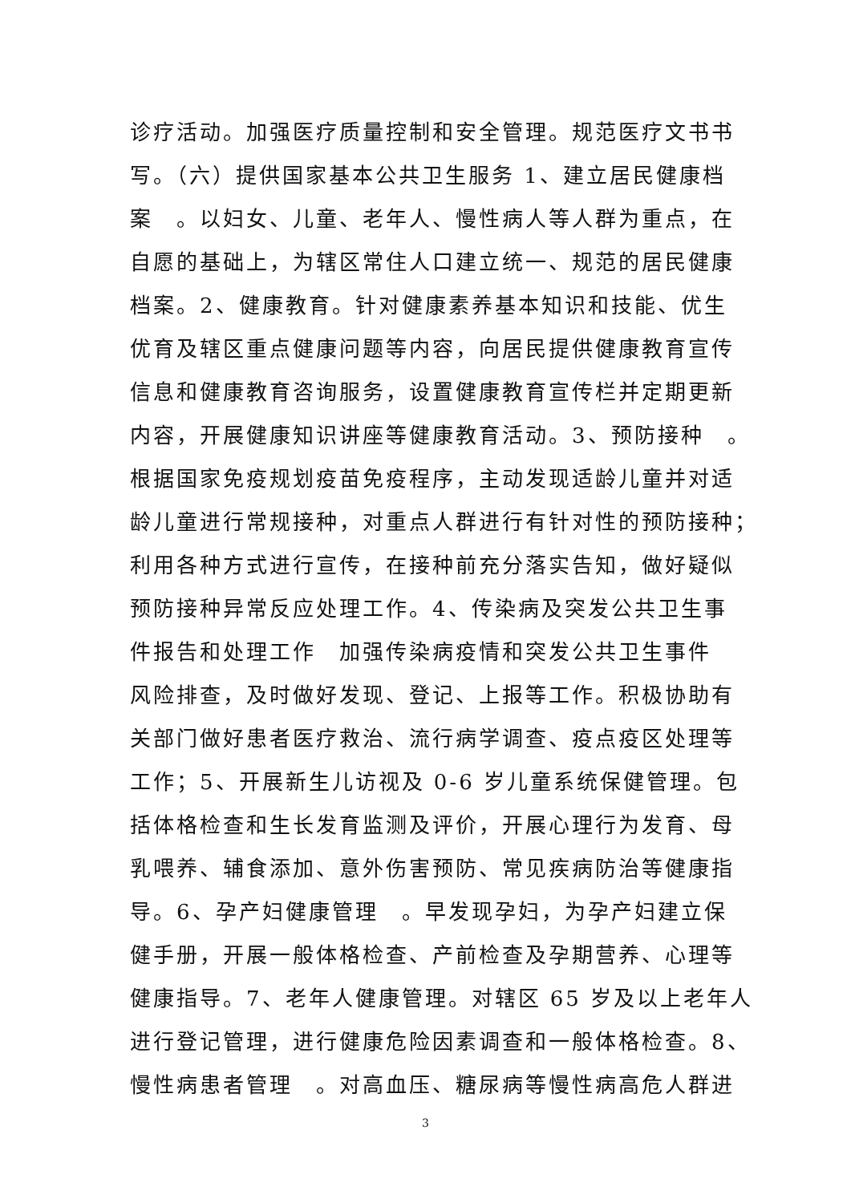诊疗活动。加强医疗质量控制和安全管理。规范医疗文书书
写。（六）提供国家基本公共卫生服务 1、建立居民健康档
案　。以妇女、儿童、老年人、慢性病人等人群为重点，在
自愿的基础上，为辖区常住人口建立统一、规范的居民健康
档案。2、健康教育。针对健康素养基本知识和技能、优生
优育及辖区重点健康问题等内容，向居民提供健康教育宣传
信息和健康教育咨询服务，设置健康教育宣传栏并定期更新
内容，开展健康知识讲座等健康教育活动。3、预防接种　。
根据国家免疫规划疫苗免疫程序，主动发现适龄儿童并对适
龄儿童进行常规接种，对重点人群进行有针对性的预防接种；
利用各种方式进行宣传，在接种前充分落实告知，做好疑似
预防接种异常反应处理工作。4、传染病及突发公共卫生事
件报告和处理工作　加强传染病疫情和突发公共卫生事件
风险排查，及时做好发现、登记、上报等工作。积极协助有
关部门做好患者医疗救治、流行病学调查、疫点疫区处理等
工作；5、开展新生儿访视及 0-6 岁儿童系统保健管理。包
括体格检查和生长发育监测及评价，开展心理行为发育、母
乳喂养、辅食添加、意外伤害预防、常见疾病防治等健康指
导。6、孕产妇健康管理　。早发现孕妇，为孕产妇建立保
健手册，开展一般体格检查、产前检查及孕期营养、心理等
健康指导。7、老年人健康管理。对辖区 65 岁及以上老年人
进行登记管理，进行健康危险因素调查和一般体格检查。8、
慢性病患者管理　。对高血压、糖尿病等慢性病高危人群进
3